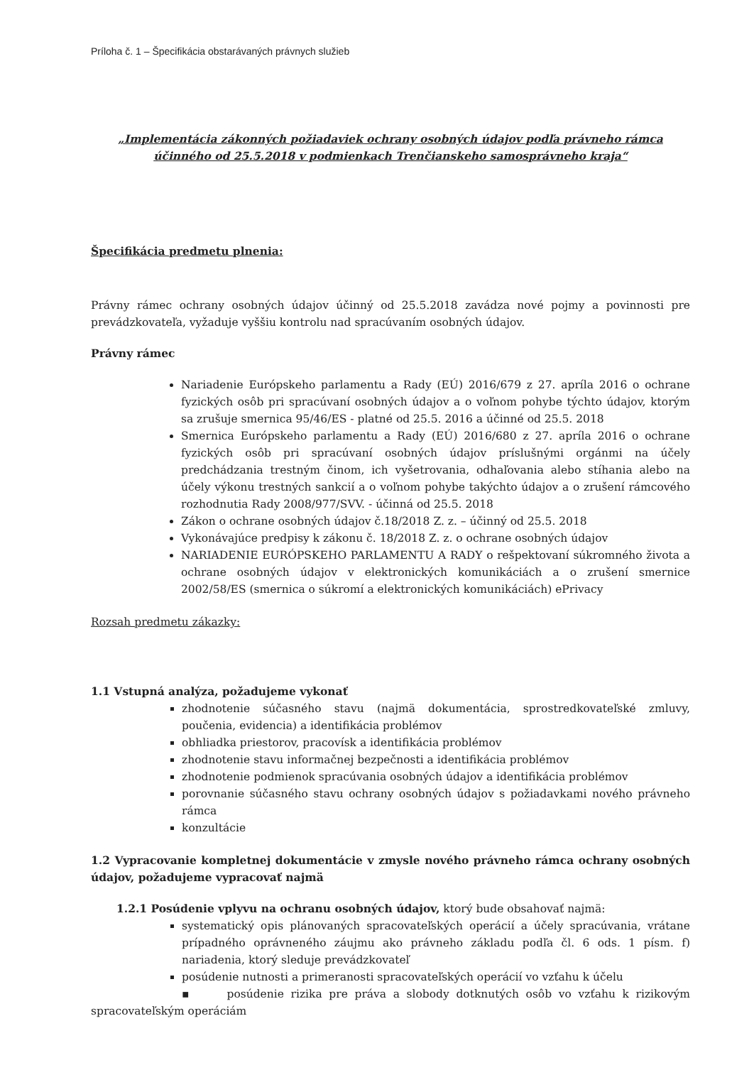Príloha č. 1 – Špecifikácia obstarávaných právnych služieb
„Implementácia zákonných požiadaviek ochrany osobných údajov podľa právneho rámca účinného od 25.5.2018 v podmienkach Trenčianskeho samosprávneho kraja“
Špecifikácia predmetu plnenia:
Právny rámec ochrany osobných údajov účinný od 25.5.2018 zavádza nové pojmy a povinnosti pre prevádzkovateľa, vyžaduje vyššiu kontrolu nad spracúvaním osobných údajov.
Právny rámec
Nariadenie Európskeho parlamentu a Rady (EÚ) 2016/679 z 27. apríla 2016 o ochrane fyzických osôb pri spracúvaní osobných údajov a o voľnom pohybe týchto údajov, ktorým sa zrušuje smernica 95/46/ES - platné od 25.5. 2016 a účinné od 25.5. 2018
Smernica Európskeho parlamentu a Rady (EÚ) 2016/680 z 27. apríla 2016 o ochrane fyzických osôb pri spracúvaní osobných údajov príslušnými orgánmi na účely predchádzania trestným činom, ich vyšetrovania, odhaľovania alebo stíhania alebo na účely výkonu trestných sankcií a o voľnom pohybe takýchto údajov a o zrušení rámcového rozhodnutia Rady 2008/977/SVV. - účinná od 25.5. 2018
Zákon o ochrane osobných údajov č.18/2018 Z. z. – účinný od 25.5. 2018
Vykonávajúce predpisy k zákonu č. 18/2018 Z. z. o ochrane osobných údajov
NARIADENIE EURÓPSKEHO PARLAMENTU A RADY o rešpektovaní súkromného života a ochrane osobných údajov v elektronických komunikáciách a o zrušení smernice 2002/58/ES (smernica o súkromí a elektronických komunikáciách) ePrivacy
Rozsah predmetu zákazky:
1.1 Vstupná analýza, požadujeme vykonať
zhodnotenie súčasného stavu (najmä dokumentácia, sprostredkovateľské zmluvy, poučenia, evidencia) a identifikácia problémov
obhliadka priestorov, pracovísk a identifikácia problémov
zhodnotenie stavu informačnej bezpečnosti a identifikácia problémov
zhodnotenie podmienok spracúvania osobných údajov a identifikácia problémov
porovnanie súčasného stavu ochrany osobných údajov s požiadavkami nového právneho rámca
konzultácie
1.2 Vypracovanie kompletnej dokumentácie v zmysle nového právneho rámca ochrany osobných údajov, požadujeme vypracovať najmä
1.2.1 Posúdenie vplyvu na ochranu osobných údajov, ktorý bude obsahovať najmä:
systematický opis plánovaných spracovateľských operácií a účely spracúvania, vrátane prípadného oprávneného záujmu ako právneho základu podľa čl. 6 ods. 1 písm. f) nariadenia, ktorý sleduje prevádzkovateľ
posúdenie nutnosti a primeranosti spracovateľských operácií vo vzťahu k účelu
▪ posúdenie rizika pre práva a slobody dotknutých osôb vo vzťahu k rizikovým spracovateľským operáciám